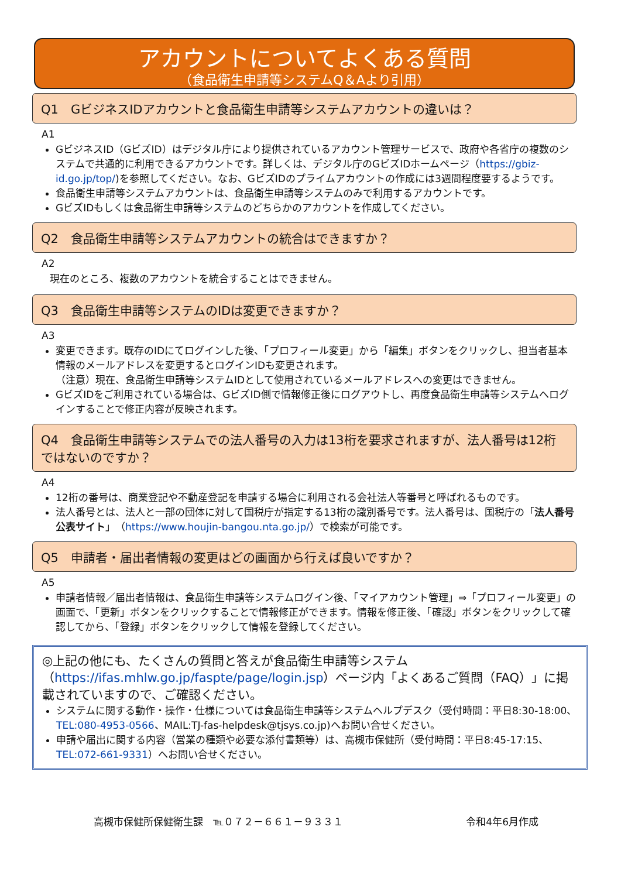アカウントについてよくある質問
（食品衛生申請等システムQ＆Aより引用）
Q1　GビジネスIDアカウントと食品衛生申請等システムアカウントの違いは？
A1
GビジネスID（GビズID）はデジタル庁により提供されているアカウント管理サービスで、政府や各省庁の複数のシステムで共通的に利用できるアカウントです。詳しくは、デジタル庁のGビズIDホームページ（https://gbiz-id.go.jp/top/)を参照してください。なお、GビズIDのプライムアカウントの作成には3週間程度要するようです。
食品衛生申請等システムアカウントは、食品衛生申請等システムのみで利用するアカウントです。
GビズIDもしくは食品衛生申請等システムのどちらかのアカウントを作成してください。
Q2　食品衛生申請等システムアカウントの統合はできますか？
A2
現在のところ、複数のアカウントを統合することはできません。
Q3　食品衛生申請等システムのIDは変更できますか？
A3
変更できます。既存のIDにてログインした後、「プロフィール変更」から「編集」ボタンをクリックし、担当者基本情報のメールアドレスを変更するとログインIDも変更されます。
（注意）現在、食品衛生申請等システムIDとして使用されているメールアドレスへの変更はできません。
GビズIDをご利用されている場合は、GビズID側で情報修正後にログアウトし、再度食品衛生申請等システムへログインすることで修正内容が反映されます。
Q4　食品衛生申請等システムでの法人番号の入力は13桁を要求されますが、法人番号は12桁ではないのですか？
A4
12桁の番号は、商業登記や不動産登記を申請する場合に利用される会社法人等番号と呼ばれるものです。
法人番号とは、法人と一部の団体に対して国税庁が指定する13桁の識別番号です。法人番号は、国税庁の「法人番号公表サイト」（https://www.houjin-bangou.nta.go.jp/）で検索が可能です。
Q5　申請者・届出者情報の変更はどの画面から行えば良いですか？
A5
申請者情報／届出者情報は、食品衛生申請等システムログイン後、「マイアカウント管理」⇒「プロフィール変更」の画面で、「更新」ボタンをクリックすることで情報修正ができます。情報を修正後、「確認」ボタンをクリックして確認してから、「登録」ボタンをクリックして情報を登録してください。
◎上記の他にも、たくさんの質問と答えが食品衛生申請等システム（https://ifas.mhlw.go.jp/faspte/page/login.jsp）ページ内「よくあるご質問（FAQ）」に掲載されていますので、ご確認ください。
システムに関する動作・操作・仕様については食品衛生申請等システムヘルプデスク（受付時間：平日8:30-18:00、TEL:080-4953-0566、MAIL:TJ-fas-helpdesk@tjsys.co.jp)へお問い合せください。
申請や届出に関する内容（営業の種類や必要な添付書類等）は、高槻市保健所（受付時間：平日8:45-17:15、TEL:072-661-9331）へお問い合せください。
高槻市保健所保健衛生課　℡０７２－６６１－９３３１ 令和4年6月作成